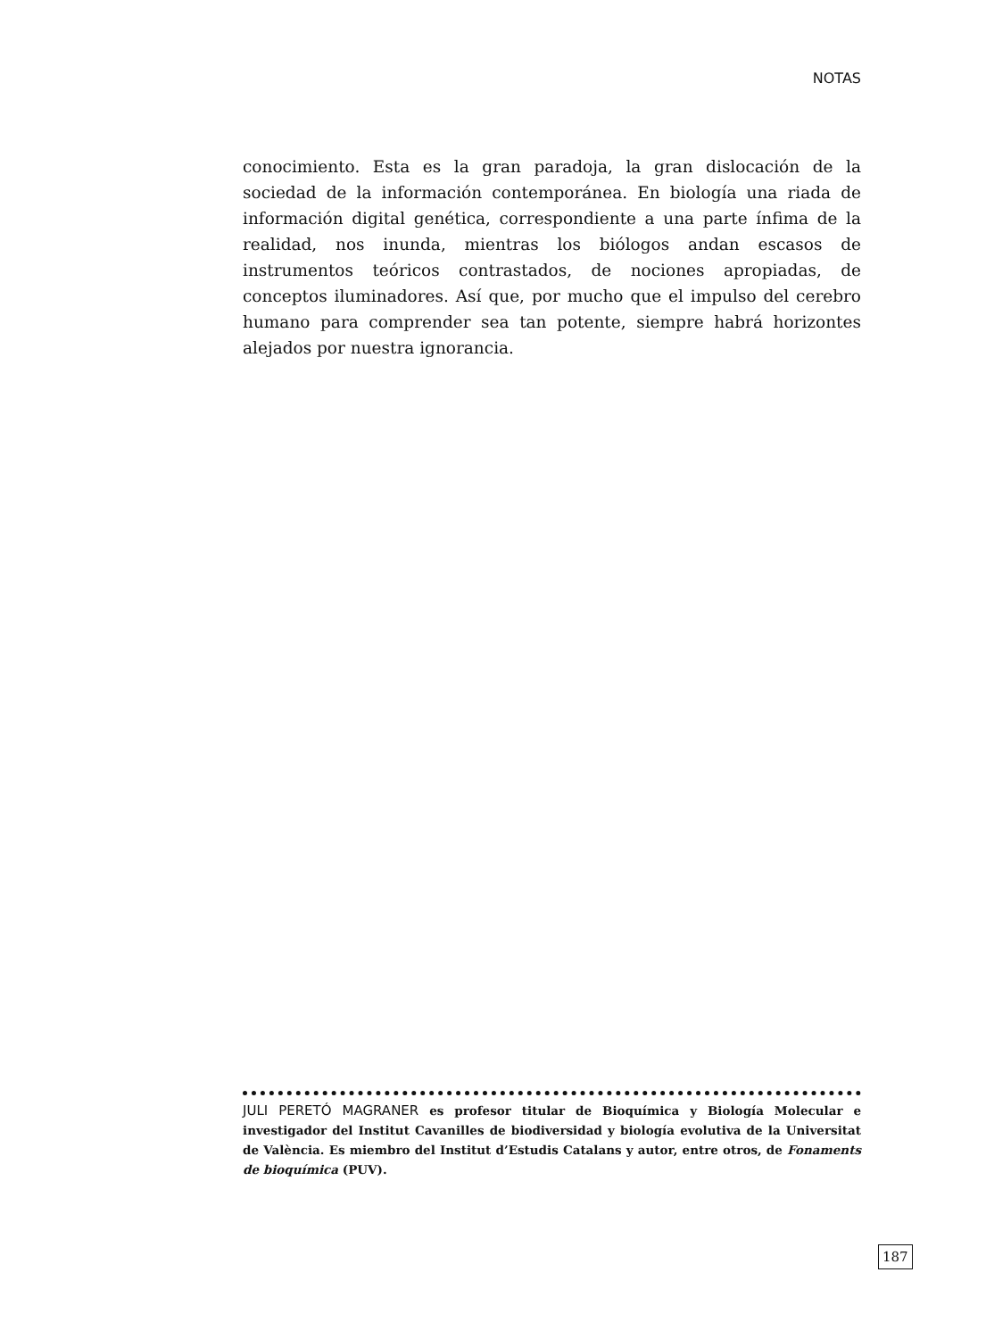NOTAS
conocimiento. Esta es la gran paradoja, la gran dislocación de la sociedad de la información contemporánea. En biología una riada de información digital genética, correspondiente a una parte ínfima de la realidad, nos inunda, mientras los biólogos andan escasos de instrumentos teóricos contrastados, de nociones apropiadas, de conceptos iluminadores. Así que, por mucho que el impulso del cerebro humano para comprender sea tan potente, siempre habrá horizontes alejados por nuestra ignorancia.
JULI PERETÓ MAGRANER es profesor titular de Bioquímica y Biología Molecular e investigador del Institut Cavanilles de biodiversidad y biología evolutiva de la Universitat de València. Es miembro del Institut d’Estudis Catalans y autor, entre otros, de Fonaments de bioquímica (PUV).
187